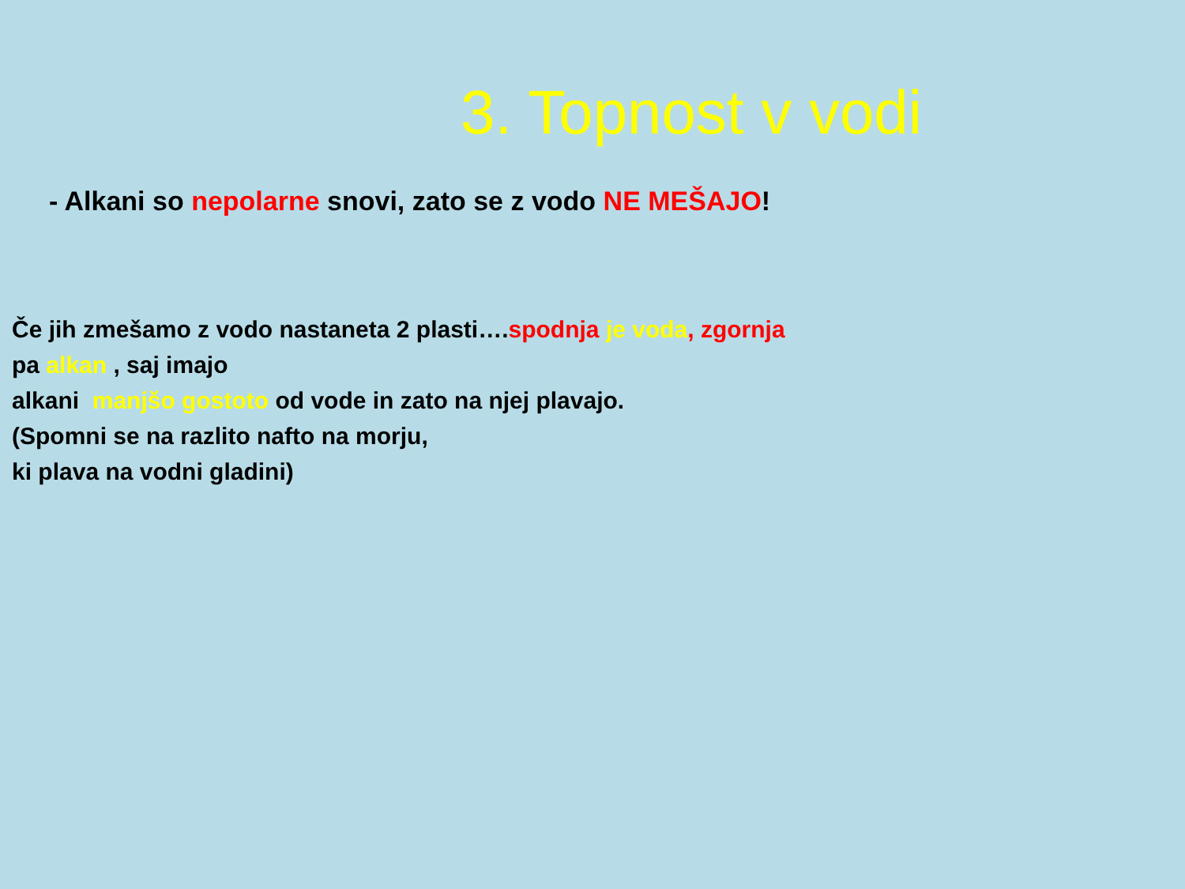3. Topnost v vodi
- Alkani so nepolarne snovi, zato se z vodo NE MEŠAJO!
Če jih zmešamo z vodo nastaneta 2 plasti….spodnja je voda, zgornja
pa alkan , saj imajo
alkani manjšo gostoto od vode in zato na njej plavajo.
(Spomni se na razlito nafto na morju,
ki plava na vodni gladini)